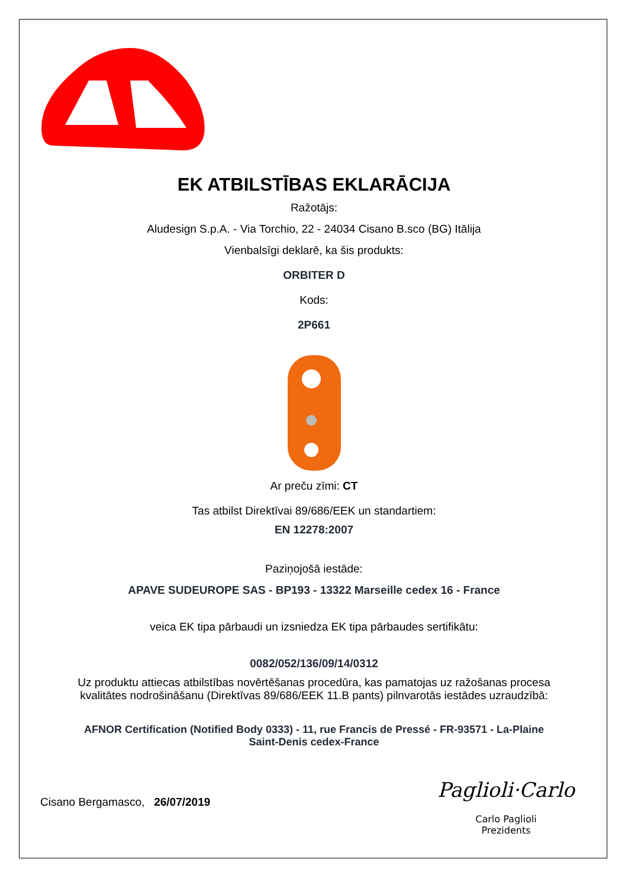EK ATBILSTĪBAS EKLARĀCIJA
Ražotājs:
Aludesign S.p.A. - Via Torchio, 22 - 24034 Cisano B.sco (BG) Itālija
Vienbalsīgi deklarē, ka šis produkts:
ORBITER D
Kods:
2P661
Ar preču zīmi: CT
Tas atbilst Direktīvai 89/686/EEK un standartiem:
EN 12278:2007
Paziņojošā iestāde:
APAVE SUDEUROPE SAS - BP193 - 13322 Marseille cedex 16 - France
veica EK tipa pārbaudi un izsniedza EK tipa pārbaudes sertifikātu:
0082/052/136/09/14/0312
Uz produktu attiecas atbilstības novērtēšanas procedūra, kas pamatojas uz ražošanas procesa
kvalitātes nodrošināšanu (Direktīvas 89/686/EEK 11.B pants) pilnvarotās iestādes uzraudzībā:
AFNOR Certification (Notified Body 0333) - 11, rue Francis de Pressé - FR-93571 - La-Plaine
Saint-Denis cedex-France
Cisano Bergamasco, 26/07/2019
Paglioli·Carlo
Carlo Paglioli
Prezidents